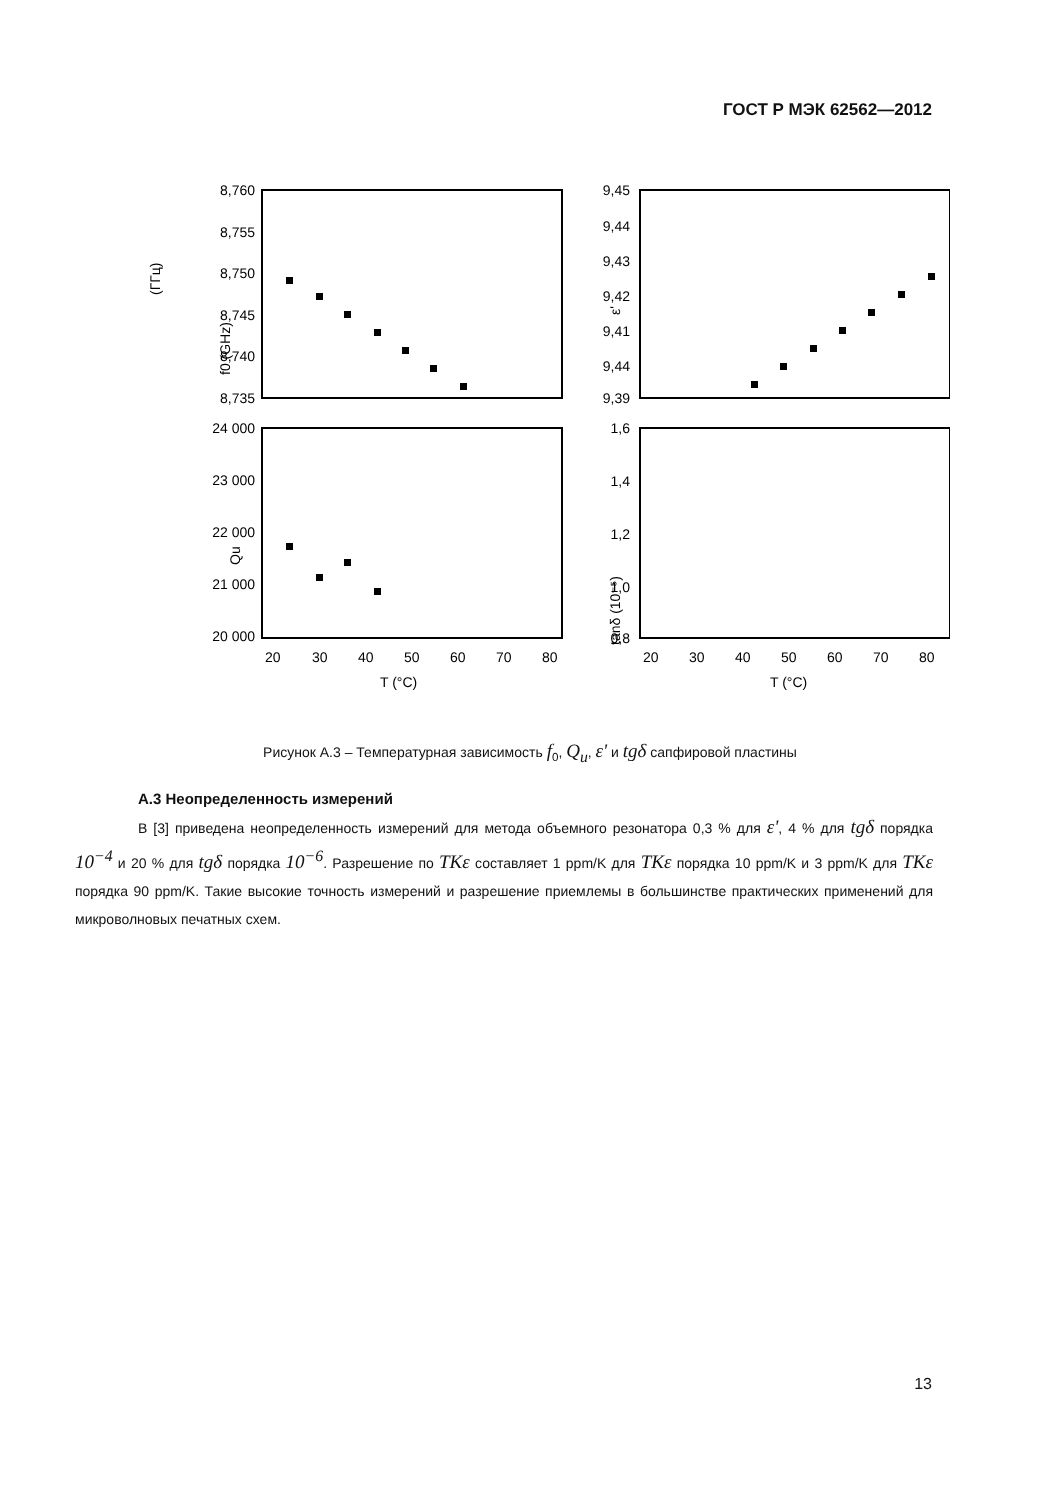ГОСТ Р МЭК 62562—2012
8,760
8,755
8,750
8,745
8,740
8,735
9,45
9,44
9,43
9,42
9,41
9,44
9,39
24 000
23 000
22 000
21 000
20 000
1,6
1,4
1,2
1,0
0,8
20
30
40
50
60
70
80
20
30
40
50
60
70
80
T (°C)
T (°C)
(ГГц)
f0 (GHz)
ε'
Qu
tanδ (10⁻⁵)
Рисунок А.3 – Температурная зависимость f<sub>0</sub>, Q<sub>u</sub>, ε' и tgδ сапфировой пластины
А.3 Неопределенность измерений
В [3] приведена неопределенность измерений для метода объемного резонатора 0,3 % для ε', 4 % для tgδ порядка 10<sup>−4</sup> и 20 % для tgδ порядка 10<sup>−6</sup>. Разрешение по TKε составляет 1 ppm/K для TKε порядка 10 ppm/K и 3 ppm/K для TKε порядка 90 ppm/K. Такие высокие точность измерений и разрешение приемлемы в большинстве практических применений для микроволновых печатных схем.
13